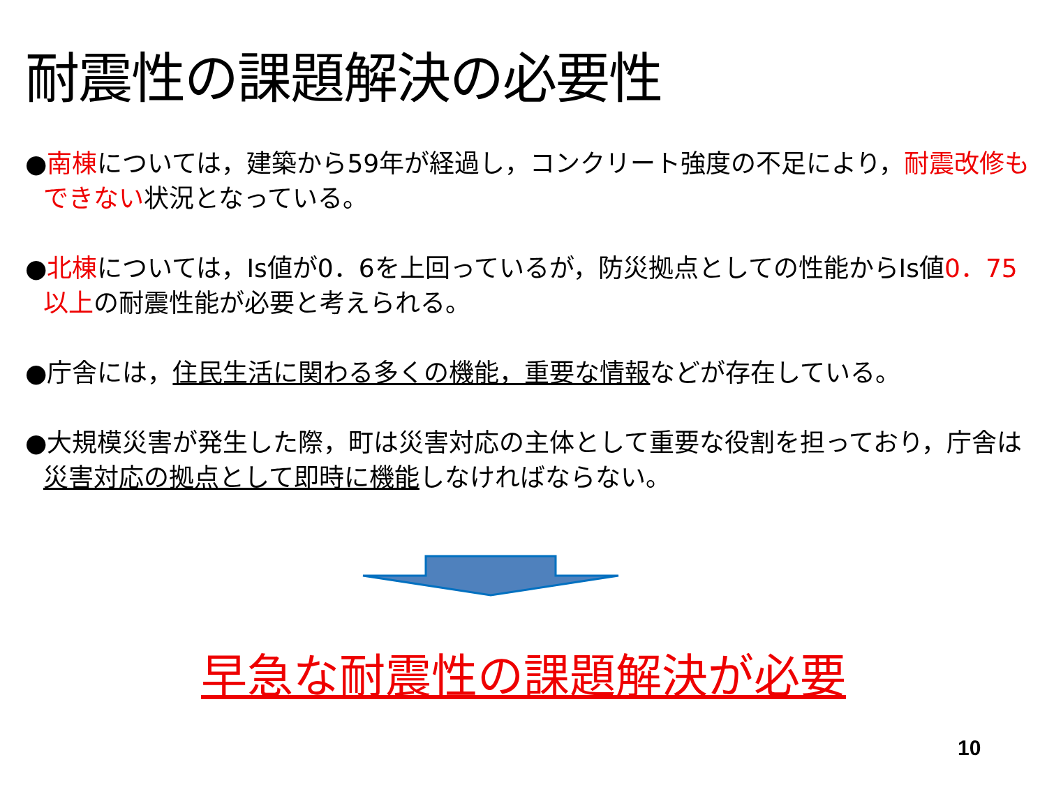耐震性の課題解決の必要性
●南棟については，建築から59年が経過し，コンクリート強度の不足により，耐震改修もできない状況となっている。
●北棟については，Is値が0．6を上回っているが，防災拠点としての性能からIs値0．75以上の耐震性能が必要と考えられる。
●庁舎には，住民生活に関わる多くの機能，重要な情報などが存在している。
●大規模災害が発生した際，町は災害対応の主体として重要な役割を担っており，庁舎は災害対応の拠点として即時に機能しなければならない。
早急な耐震性の課題解決が必要
10